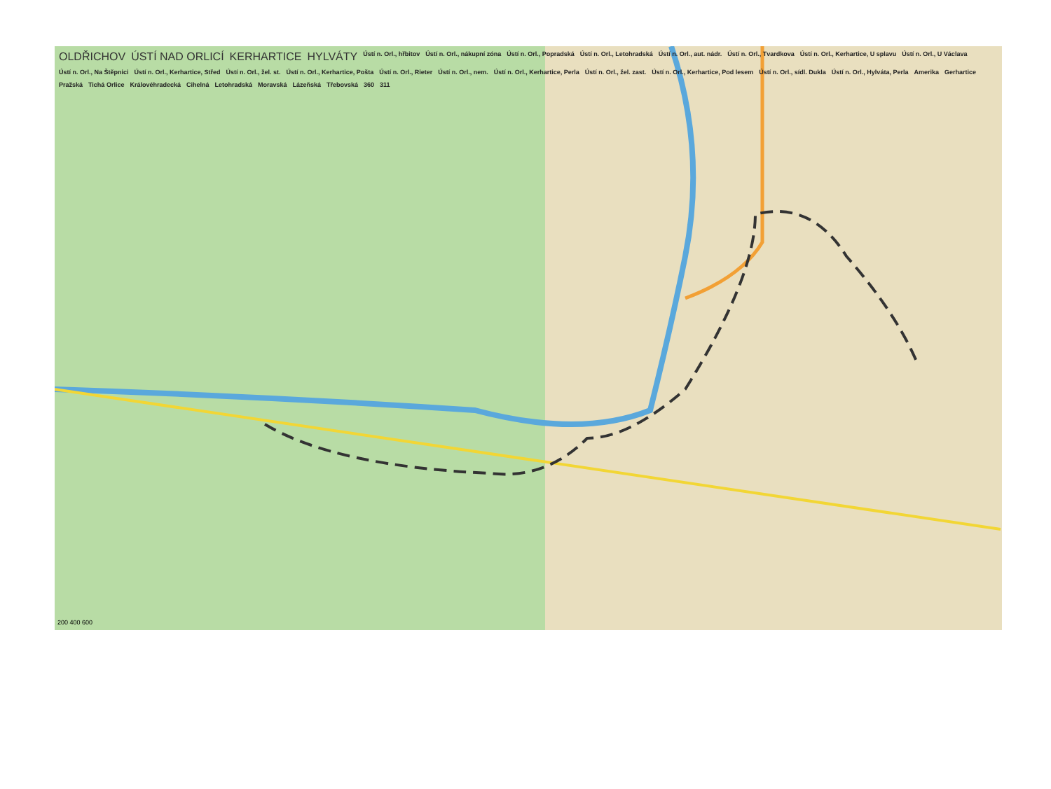OLDŘICHOV ÚSTÍ NAD ORLICÍ KERHARTICE HYLVÁTY Ústí n. Orl., hřbitov Ústí n. Orl., nákupní zóna Ústí n. Orl., Popradská Ústí n. Orl., Letohradská Ústí n. Orl., aut. nádr. Ústí n. Orl., Tvardkova Ústí n. Orl., Kerhartice, U splavu Ústí n. Orl., U Václava Ústí n. Orl., Na Štěpnici Ústí n. Orl., Kerhartice, Střed Ústí n. Orl., žel. st. Ústí n. Orl., Kerhartice, Pošta Ústí n. Orl., Rieter Ústí n. Orl., nem. Ústí n. Orl., Kerhartice, Perla Ústí n. Orl., žel. zast. Ústí n. Orl., Kerhartice, Pod lesem Ústí n. Orl., sídl. Dukla Ústí n. Orl., Hylváta, Perla Amerika Gerhartice Pražská Tichá Orlice Královéhradecká Cihelná Letohradská Moravská Lázeňská Třebovská 360 311
200 400 600